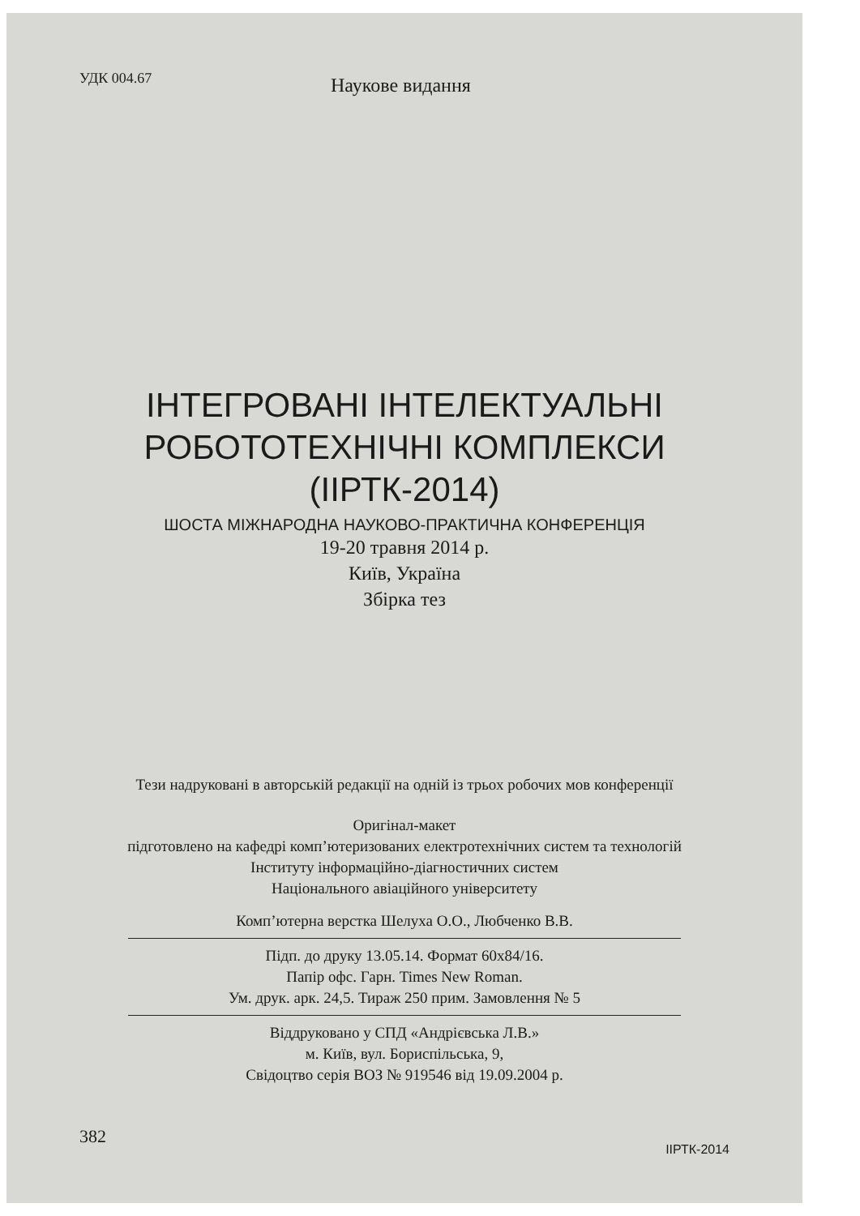УДК 004.67
Наукове видання
ІНТЕГРОВАНІ ІНТЕЛЕКТУАЛЬНІ
РОБОТОТЕХНІЧНІ КОМПЛЕКСИ
(ІІРТК-2014)
ШОСТА МІЖНАРОДНА НАУКОВО-ПРАКТИЧНА КОНФЕРЕНЦІЯ
19-20 травня 2014 р.
Київ, Україна
Збірка тез
Тези надруковані в авторській редакції на одній із трьох робочих мов конференції
Оригінал-макет
підготовлено на кафедрі комп’ютеризованих електротехнічних систем та технологій
Інституту інформаційно-діагностичних систем
Національного авіаційного університету
Комп’ютерна верстка Шелуха О.О., Любченко В.В.
Підп. до друку 13.05.14. Формат 60х84/16.
Папір офс. Гарн. Times New Roman.
Ум. друк. арк. 24,5. Тираж 250 прим. Замовлення № 5
Віддруковано у СПД «Андрієвська Л.В.»
м. Київ, вул. Бориспільська, 9,
Свідоцтво серія ВОЗ № 919546 від 19.09.2004 р.
382
ІІРТК-2014